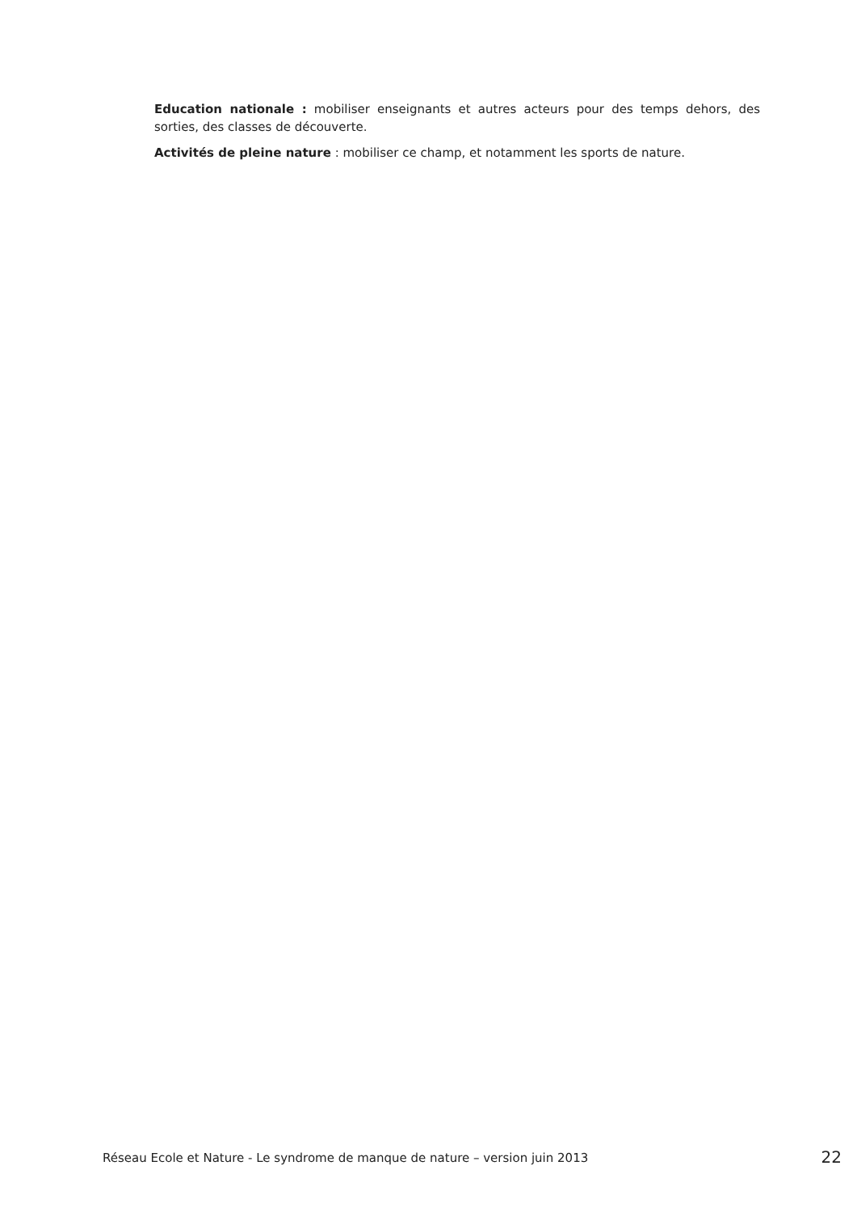Education nationale : mobiliser enseignants et autres acteurs pour des temps dehors, des sorties, des classes de découverte.
Activités de pleine nature : mobiliser ce champ, et notamment les sports de nature.
Réseau Ecole et Nature - Le syndrome de manque de nature – version juin 2013 22